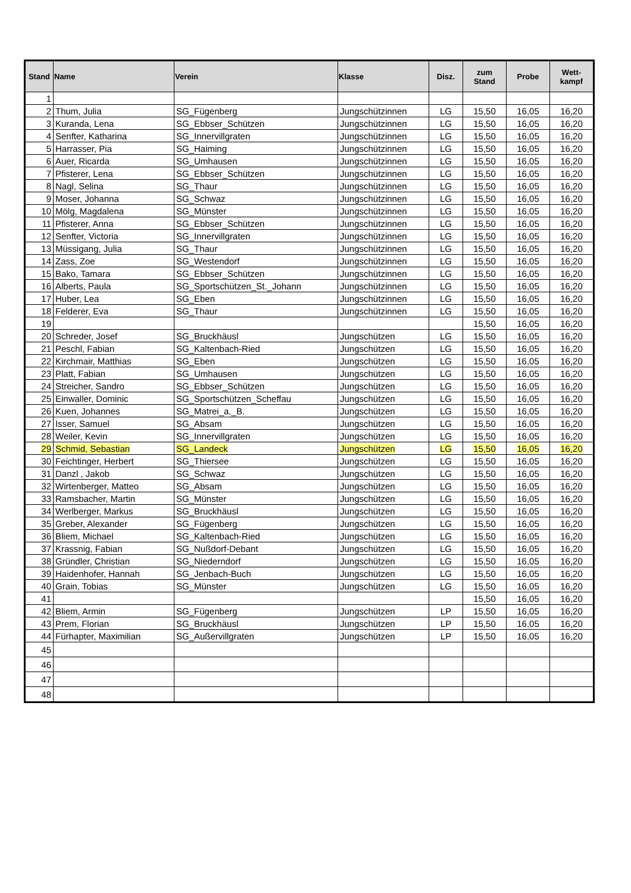| Stand | Name | Verein | Klasse | Disz. | zum Stand | Probe | Wett- kampf |
| --- | --- | --- | --- | --- | --- | --- | --- |
| 1 | | | | | | | |
| 2 | Thum, Julia | SG_Fügenberg | Jungschützinnen | LG | 15,50 | 16,05 | 16,20 |
| 3 | Kuranda, Lena | SG_Ebbser_Schützen | Jungschützinnen | LG | 15,50 | 16,05 | 16,20 |
| 4 | Senfter, Katharina | SG_Innervillgraten | Jungschützinnen | LG | 15,50 | 16,05 | 16,20 |
| 5 | Harrasser, Pia | SG_Haiming | Jungschützinnen | LG | 15,50 | 16,05 | 16,20 |
| 6 | Auer, Ricarda | SG_Umhausen | Jungschützinnen | LG | 15,50 | 16,05 | 16,20 |
| 7 | Pfisterer, Lena | SG_Ebbser_Schützen | Jungschützinnen | LG | 15,50 | 16,05 | 16,20 |
| 8 | Nagl, Selina | SG_Thaur | Jungschützinnen | LG | 15,50 | 16,05 | 16,20 |
| 9 | Moser, Johanna | SG_Schwaz | Jungschützinnen | LG | 15,50 | 16,05 | 16,20 |
| 10 | Mölg, Magdalena | SG_Münster | Jungschützinnen | LG | 15,50 | 16,05 | 16,20 |
| 11 | Pfisterer, Anna | SG_Ebbser_Schützen | Jungschützinnen | LG | 15,50 | 16,05 | 16,20 |
| 12 | Senfter, Victoria | SG_Innervillgraten | Jungschützinnen | LG | 15,50 | 16,05 | 16,20 |
| 13 | Müssigang, Julia | SG_Thaur | Jungschützinnen | LG | 15,50 | 16,05 | 16,20 |
| 14 | Zass, Zoe | SG_Westendorf | Jungschützinnen | LG | 15,50 | 16,05 | 16,20 |
| 15 | Bako, Tamara | SG_Ebbser_Schützen | Jungschützinnen | LG | 15,50 | 16,05 | 16,20 |
| 16 | Alberts, Paula | SG_Sportschützen_St._Johann | Jungschützinnen | LG | 15,50 | 16,05 | 16,20 |
| 17 | Huber, Lea | SG_Eben | Jungschützinnen | LG | 15,50 | 16,05 | 16,20 |
| 18 | Felderer, Eva | SG_Thaur | Jungschützinnen | LG | 15,50 | 16,05 | 16,20 |
| 19 | | | | | 15,50 | 16,05 | 16,20 |
| 20 | Schreder, Josef | SG_Bruckhäusl | Jungschützen | LG | 15,50 | 16,05 | 16,20 |
| 21 | Peschl, Fabian | SG_Kaltenbach-Ried | Jungschützen | LG | 15,50 | 16,05 | 16,20 |
| 22 | Kirchmair, Matthias | SG_Eben | Jungschützen | LG | 15,50 | 16,05 | 16,20 |
| 23 | Platt, Fabian | SG_Umhausen | Jungschützen | LG | 15,50 | 16,05 | 16,20 |
| 24 | Streicher, Sandro | SG_Ebbser_Schützen | Jungschützen | LG | 15,50 | 16,05 | 16,20 |
| 25 | Einwaller, Dominic | SG_Sportschützen_Scheffau | Jungschützen | LG | 15,50 | 16,05 | 16,20 |
| 26 | Kuen, Johannes | SG_Matrei_a._B. | Jungschützen | LG | 15,50 | 16,05 | 16,20 |
| 27 | Isser, Samuel | SG_Absam | Jungschützen | LG | 15,50 | 16,05 | 16,20 |
| 28 | Weiler, Kevin | SG_Innervillgraten | Jungschützen | LG | 15,50 | 16,05 | 16,20 |
| 29 | Schmid, Sebastian | SG_Landeck | Jungschützen | LG | 15,50 | 16,05 | 16,20 |
| 30 | Feichtinger, Herbert | SG_Thiersee | Jungschützen | LG | 15,50 | 16,05 | 16,20 |
| 31 | Danzl , Jakob | SG_Schwaz | Jungschützen | LG | 15,50 | 16,05 | 16,20 |
| 32 | Wirtenberger, Matteo | SG_Absam | Jungschützen | LG | 15,50 | 16,05 | 16,20 |
| 33 | Ramsbacher, Martin | SG_Münster | Jungschützen | LG | 15,50 | 16,05 | 16,20 |
| 34 | Werlberger, Markus | SG_Bruckhäusl | Jungschützen | LG | 15,50 | 16,05 | 16,20 |
| 35 | Greber, Alexander | SG_Fügenberg | Jungschützen | LG | 15,50 | 16,05 | 16,20 |
| 36 | Bliem, Michael | SG_Kaltenbach-Ried | Jungschützen | LG | 15,50 | 16,05 | 16,20 |
| 37 | Krassnig, Fabian | SG_Nußdorf-Debant | Jungschützen | LG | 15,50 | 16,05 | 16,20 |
| 38 | Gründler, Christian | SG_Niederndorf | Jungschützen | LG | 15,50 | 16,05 | 16,20 |
| 39 | Haidenhofer, Hannah | SG_Jenbach-Buch | Jungschützen | LG | 15,50 | 16,05 | 16,20 |
| 40 | Grain, Tobias | SG_Münster | Jungschützen | LG | 15,50 | 16,05 | 16,20 |
| 41 | | | | | 15,50 | 16,05 | 16,20 |
| 42 | Bliem, Armin | SG_Fügenberg | Jungschützen | LP | 15,50 | 16,05 | 16,20 |
| 43 | Prem, Florian | SG_Bruckhäusl | Jungschützen | LP | 15,50 | 16,05 | 16,20 |
| 44 | Fürhapter, Maximilian | SG_Außervillgraten | Jungschützen | LP | 15,50 | 16,05 | 16,20 |
| 45 | | | | | | | |
| 46 | | | | | | | |
| 47 | | | | | | | |
| 48 | | | | | | | |